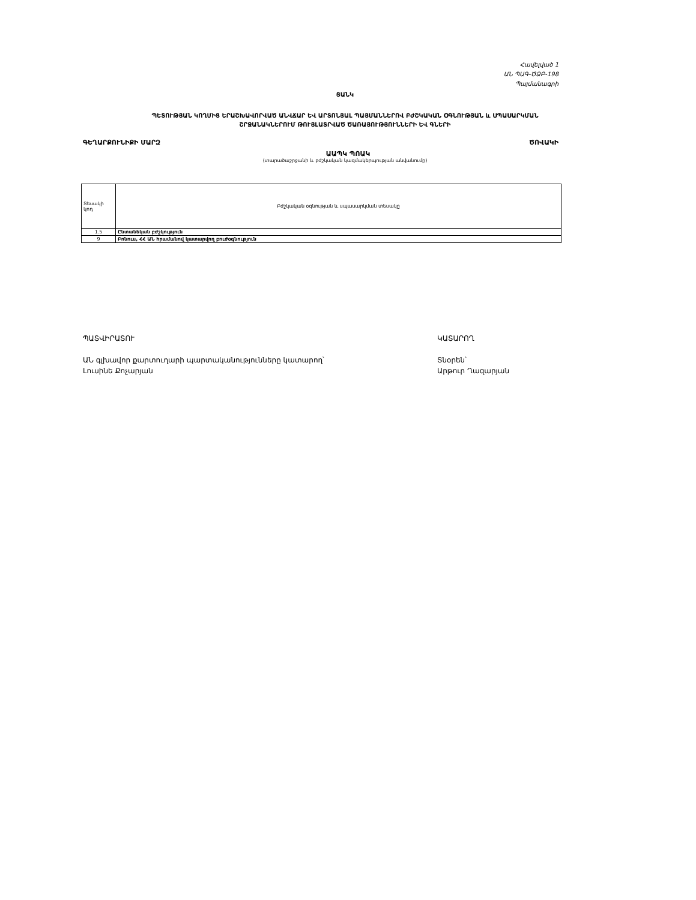Հավելված 1
ԱՆ ՊԱԳ-ԾՁԲ-198
Պայմանագրի
ՑԱՆԿ
ՊԵՏՈՒԹՅԱՆ ԿՈՂՄԻՑ ԵՐԱՇԽԱՎՈՐՎԱԾ ԱՆՎՃԱՐ ԵՎ ԱՐՏՈՆՅԱԼ ՊԱՅՄԱՆՆԵՐՈՎ ԲԺՇԿԱԿԱՆ ՕԳՆՈՒԹՅԱՆ և ՍՊԱՍԱՐԿՄԱՆ
ՇՐՋԱՆԱԿՆԵՐՈՒՄ ԹՈՒՅԼԱՏՐՎԱԾ ԾԱՌԱՅՈՒԹՅՈՒՆՆԵՐԻ ԵՎ ԳՆԵՐԻ
ԳԵՂԱՐՔՈՒՆԻՔԻ ՄԱՐԶ ԾՈՎԱԿԻ
ԱԱՊԿ ՊՈԱԿ
(տարածաշրջանի և բժշկական կազմակերպության անվանումը)
| Տեսակի կոդ | Բժշկական օգնության և սպասարկման տեսակը |
| 1.5 | Ընտանեկան բժշկություն |
| 9 | Բոնուս, ՀՀ ԱՆ հրամանով կատարվող բուժօգնություն |
ՊԱՏՎԻՐԱՏՈՒ
ԱՆ գլխավոր քարտուղարի պարտականությունները կատարող՝
Լուսինե Քոչարյան
ԿԱՏԱՐՈՂ
Տնօրեն՝
Արթուր Ղազարյան